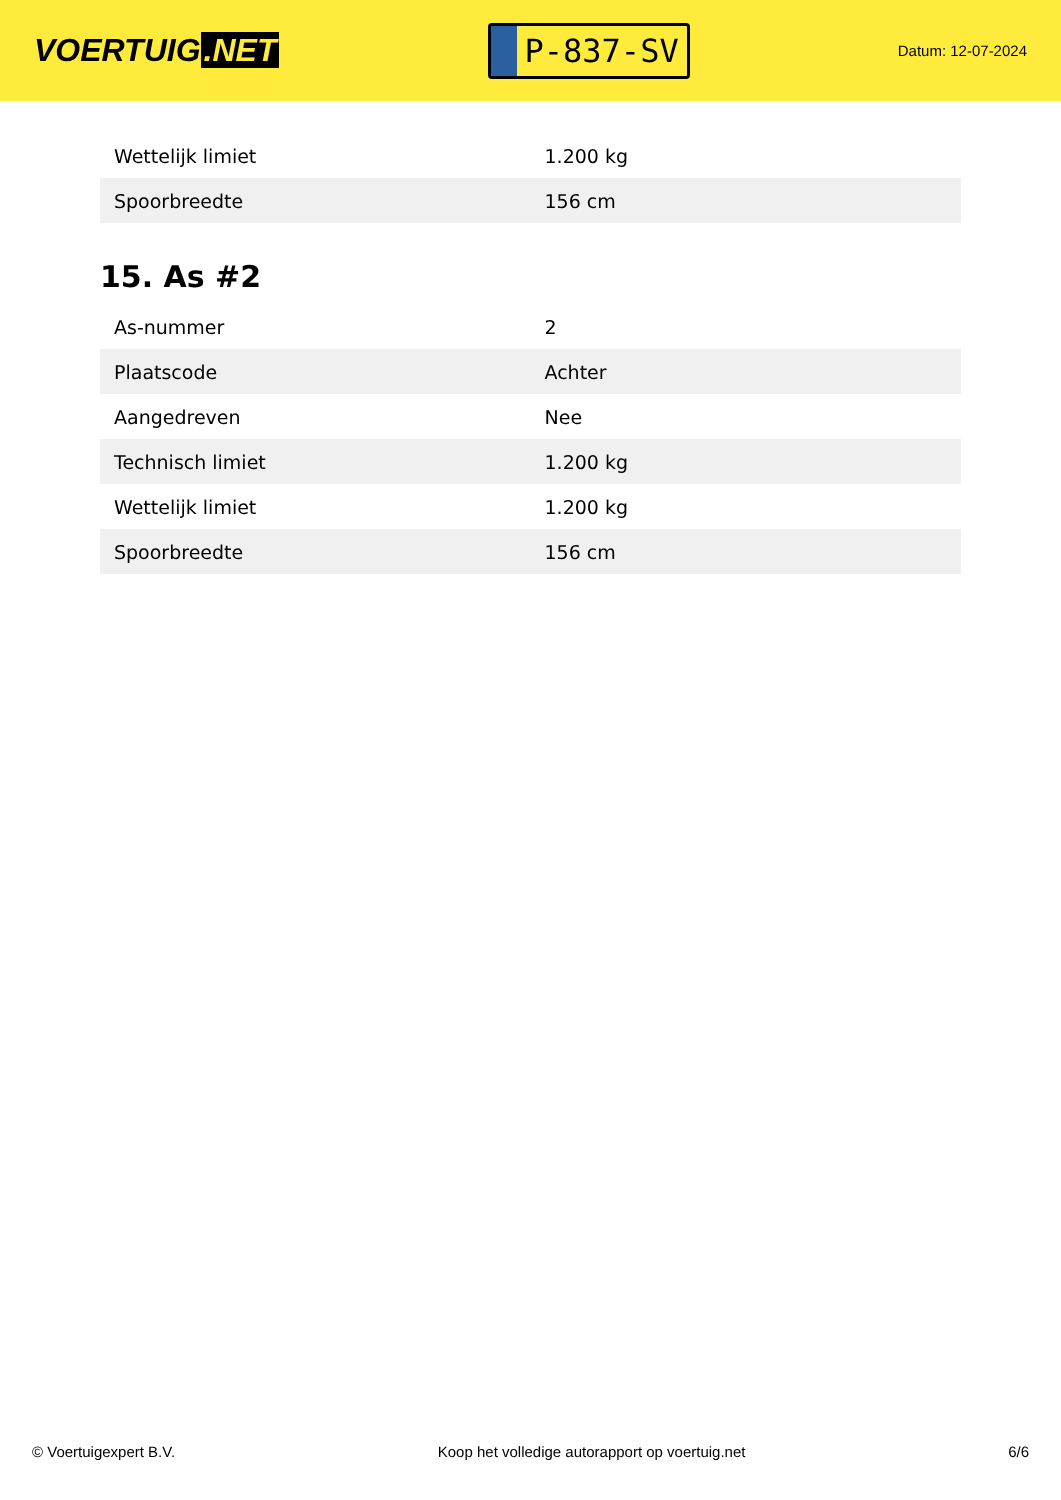VOERTUIG.NET
P-837-SV
Datum: 12-07-2024
| Wettelijk limiet | 1.200 kg |
| Spoorbreedte | 156 cm |
15. As #2
| As-nummer | 2 |
| Plaatscode | Achter |
| Aangedreven | Nee |
| Technisch limiet | 1.200 kg |
| Wettelijk limiet | 1.200 kg |
| Spoorbreedte | 156 cm |
© Voertuigexpert B.V. Koop het volledige autorapport op voertuig.net 6/6